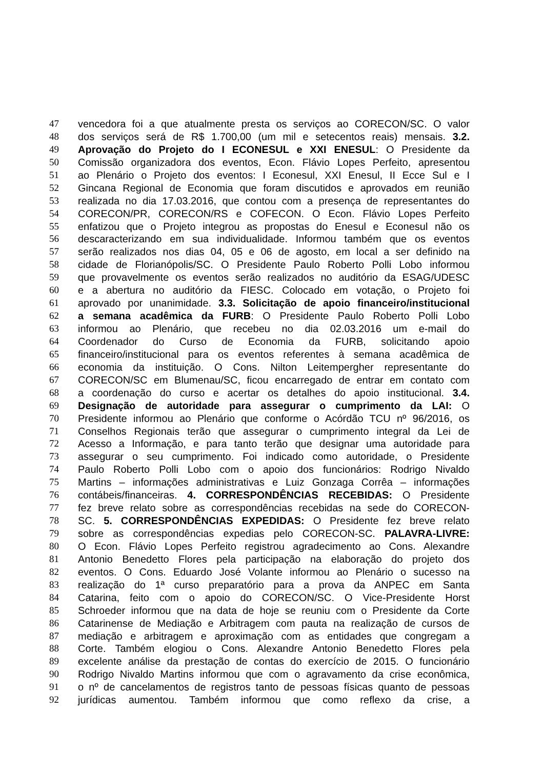47 vencedora foi a que atualmente presta os serviços ao CORECON/SC. O valor
48 dos serviços será de R$ 1.700,00 (um mil e setecentos reais) mensais. 3.2.
49 Aprovação do Projeto do I ECONESUL e XXI ENESUL: O Presidente da
50 Comissão organizadora dos eventos, Econ. Flávio Lopes Perfeito, apresentou
51 ao Plenário o Projeto dos eventos: I Econesul, XXI Enesul, II Ecce Sul e I
52 Gincana Regional de Economia que foram discutidos e aprovados em reunião
53 realizada no dia 17.03.2016, que contou com a presença de representantes do
54 CORECON/PR, CORECON/RS e COFECON. O Econ. Flávio Lopes Perfeito
55 enfatizou que o Projeto integrou as propostas do Enesul e Econesul não os
56 descaracterizando em sua individualidade. Informou também que os eventos
57 serão realizados nos dias 04, 05 e 06 de agosto, em local a ser definido na
58 cidade de Florianópolis/SC. O Presidente Paulo Roberto Polli Lobo informou
59 que provavelmente os eventos serão realizados no auditório da ESAG/UDESC
60 e a abertura no auditório da FIESC. Colocado em votação, o Projeto foi
61 aprovado por unanimidade. 3.3. Solicitação de apoio financeiro/institucional
62 a semana acadêmica da FURB: O Presidente Paulo Roberto Polli Lobo
63 informou ao Plenário, que recebeu no dia 02.03.2016 um e-mail do
64 Coordenador do Curso de Economia da FURB, solicitando apoio
65 financeiro/institucional para os eventos referentes à semana acadêmica de
66 economia da instituição. O Cons. Nilton Leitempergher representante do
67 CORECON/SC em Blumenau/SC, ficou encarregado de entrar em contato com
68 a coordenação do curso e acertar os detalhes do apoio institucional. 3.4.
69 Designação de autoridade para assegurar o cumprimento da LAI: O
70 Presidente informou ao Plenário que conforme o Acórdão TCU nº 96/2016, os
71 Conselhos Regionais terão que assegurar o cumprimento integral da Lei de
72 Acesso a Informação, e para tanto terão que designar uma autoridade para
73 assegurar o seu cumprimento. Foi indicado como autoridade, o Presidente
74 Paulo Roberto Polli Lobo com o apoio dos funcionários: Rodrigo Nivaldo
75 Martins – informações administrativas e Luiz Gonzaga Corrêa – informações
76 contábeis/financeiras. 4. CORRESPONDÊNCIAS RECEBIDAS: O Presidente
77 fez breve relato sobre as correspondências recebidas na sede do CORECON-
78 SC. 5. CORRESPONDÊNCIAS EXPEDIDAS: O Presidente fez breve relato
79 sobre as correspondências expedias pelo CORECON-SC. PALAVRA-LIVRE:
80 O Econ. Flávio Lopes Perfeito registrou agradecimento ao Cons. Alexandre
81 Antonio Benedetto Flores pela participação na elaboração do projeto dos
82 eventos. O Cons. Eduardo José Volante informou ao Plenário o sucesso na
83 realização do 1ª curso preparatório para a prova da ANPEC em Santa
84 Catarina, feito com o apoio do CORECON/SC. O Vice-Presidente Horst
85 Schroeder informou que na data de hoje se reuniu com o Presidente da Corte
86 Catarinense de Mediação e Arbitragem com pauta na realização de cursos de
87 mediação e arbitragem e aproximação com as entidades que congregam a
88 Corte. Também elogiou o Cons. Alexandre Antonio Benedetto Flores pela
89 excelente análise da prestação de contas do exercício de 2015. O funcionário
90 Rodrigo Nivaldo Martins informou que com o agravamento da crise econômica,
91 o nº de cancelamentos de registros tanto de pessoas físicas quanto de pessoas
92 jurídicas aumentou. Também informou que como reflexo da crise, a